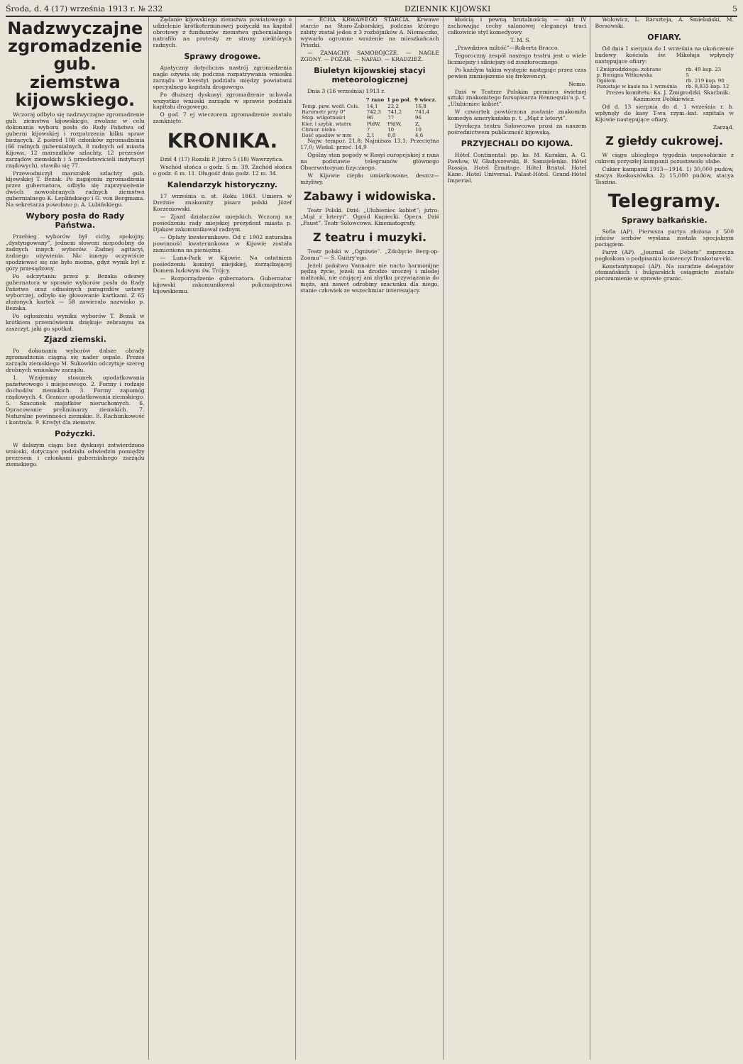Środa, d. 4 (17) września 1913 r. № 232 DZIENNIK KIJOWSKI 5
Nadzwyczajne zgromadzenie gub. ziemstwa kijowskiego.
Wczoraj odbyło się nadzwyczajne zgromadzenie gub. ziemstwa kijowskiego, zwołane w celu dokonania wyboru posła do Rady Państwa od guberni kijowskiej i rozpatrzenia kilku spraw bieżących. Z pośród 108 członków zgromadzenia (66 radnych gubernialnych, 8 radnych od miasta Kijowa, 12 marszałków szlachty, 12 prezesów zarządów ziemskich i 5 przedstawicieli instytucyi rządowych), stawiło się 77.
Przewodniczył marszałek szlachty gub. kijowskiej T. Bezak. Po zagajeniu zgromadzenia przez gubernatora, odbyło się zaprzysiężenie dwóch nowoobranych radnych ziemstwa gubernialnego K. Leplińskiego i G. von Bergmana. Na sekretarza powołano p. A. Lubińskiego.
Wybory posła do Rady Państwa.
Przebieg wyborów był cichy, spokojny, „dystyngowany”, jednem słowem niepodobny do żadnych innych wyborów. Żadnej agitacyi, żadnego ożywienia. Nic innego oczywiście spodziewać się nie było można, gdyż wynik był z góry przesądzony.
Po odczytaniu przez p. Bezaka odezwy gubernatora w sprawie wyborów posła do Rady Państwa oraz odnośnych paragrafów ustawy wyborczej, odbyło się głosowanie kartkami. Z 65 złożonych kartek — 58 zawierało nazwisko p. Bezaka.
Po ogłoszeniu wyniku wyborów T. Bezak w krótkiem przemówieniu dziękuje zebranym za zaszczyt, jaki go spotkał.
Zjazd ziemski.
Po dokonaniu wyborów dalsze obrady zgromadzenia ciągną się nader ospale. Prezes zarządu ziemskiego M. Sukowkin odczytuje szereg drobnych wniosków zarządu.
1. Wzajemny stosunek opodatkowania państwowego i miejscowego. 2. Formy i rodzaje dochodów ziemskich. 3. Formy zapomóg rządowych. 4. Granice opodatkowania ziemskiego. 5. Szacunek majątków nieruchomych. 6. Opracowanie preliminarzy ziemskich. 7. Naturalne powinności ziemskie. 8. Rachunkowość i kontrola. 9. Kredyt dla ziemstw.
Pożyczki.
W dalszym ciągu bez dyskusyi zatwierdzono wnioski, dotyczące podziału odwiedzin pomiędzy prezesem i członkami gubernialnego zarządu ziemskiego.
Żądanie kijowskiego ziemstwa powiatowego o udzielenie krótkoterminowej pożyczki na kapitał obrotowy z funduszów ziemstwa gubernialnego natrafiło na protesty ze strony niektórych radnych.
Sprawy drogowe.
Apatyczny dotychczas nastrój zgromadzenia nagle ożywia się podczas rozpatrywania wniosku zarządu w kwestyi podziału między powiatami specyalnego kapitału drogowego.
Po dłuższej dyskusyi zgromadzenie uchwala wszystkie wnioski zarządu w sprawie podziału kapitału drogowego.
O god. 7 ej wieczorem zgromadzenie zostało zamknięte.
KRONIKA.
Dziś 4 (17) Rozalii P. Jutro 5 (18) Wawrzyńca.
Wschód słońca o godz. 5 m. 39. Zachód słońca o godz. 6 m. 11. Długość dnia godz. 12 m. 34.
Kalendarzyk historyczny.
17 września n. st. Roku 1863. Umiera w Dreźnie znakomity pisarz polski Józef Korzeniowski.
— Zjazd działaczów miejskich. Wczoraj na posiedzeniu rady miejskiej prezydent miasta p. Djakow zakomunikował radnym.
— Opłaty kwaterunkowe. Od r. 1902 naturalna powinność kwaterunkowa w Kijowie została zamieniona na pieniężną.
— Luna-Park w Kijowie. Na ostatniem posiedzeniu komisyi miejskiej, zarządzającej Domem ludowym św. Trójcy.
— Rozporządzenie gubernatora. Gubernator kijowski zakomunikował policmajstrowi kijowskiemu.
— ECHA KRWAWEGO STARCIA. Krwawe starcie na Staro-Zaborskiej, podczas którego zabity został jeden z 3 rozbójników A. Niemoczko, wywarło ogromne wrażenie na mieszkańcach Priorki.
— ZAMACHY SAMOBÓJCZE. — NAGŁE ZGONY. — POŻAR. — NAPAD. — KRADZIEŻ.
Biuletyn kijowskiej stacyi meteorologicznej
Dnia 3 (16 września) 1913 r.
| | 7 rano | 1 po poł. | 9 wiecz. |
| --- | --- | --- | --- |
| Temp. pow. wedł. Cels. | 14,1 | 22,2 | 16,8 |
| Barometr przy 0° | 742,3 | 741,2 | 741,4 |
| Stop. wilgotności | 96 | 77 | 96 |
| Kier. i szybk. wiatru | PłdW, | PłdW, | Z, |
| Chmur. niebo | 7 | 10 | 10 |
| Ilość opadów w mm | 2,1 | 0,0 | 4,6 |
Najw. tempor. 21,8; Najniższa 13,1; Przeciętna 17,0; Wielol. przeć. 14,9
Ogólny stan pogody w Rosyi europejskiej z rana na podstawie telegramów głównego Obserwatoryum fizycznego.
W Kijowie ciepło umiarkowane, deszcz—mżyłiwy.
Zabawy i widowiska.
Teatr Polski. Dziś: „Ulubieniec kobiet”; jutro: „Mąż z loteryi”. Ogród Kupiecki. Opera. Dziś „Faust”. Teatr Sołowcowa. Kinematografy.
Z teatru i muzyki.
Teatr polski w „Ogniwie”. „Zdobycie Berg-op-Zoomu” — S. Guitry'ego.
Jeżeli państwo Vannaire nie nacto harmonijne pędzą życie, jeżeli na drodze uroczej i młodej małżonki, nie czującej ani zbytku przywiązania do męża, ani nawet odrobiny szacunku dla niego, stanie człowiek ze wszechmiar interesujący.
kłością i pewną brutalnością — akt IV zachowując cechy salonowej elegancyi traci całkowicie styl komedyowy.
T. M. S.
„Prawdziwa miłość”—Roberta Bracco.
Tegoroczny zespół naszego teatru jest o wiele liczniejszy i silniejszy od zeszłorocznego.
Po każdym takim występie następuje przez czas pewien zmniejszenie się frekwencyi.
Nemo.
Dziś w Teatrze Polskim premiera świetnej sztuki znakomitego farsopisarza Hennequin'a p. t. „Ulubieniec kobiet”.
W czwartek powtórzona zostanie znakomita komedya amerykańska p. t. „Mąż z loteryi”.
Dyrekcya teatru Sołowcowa prosi za naszem pośrednictwem publiczność kijowską.
PRZYJECHALI DO KIJOWA.
Hôtel Continental: pp. ks. M. Kurakin, A. G. Pawłow, W. Gładyszewski, B. Samsjelenko. Hôtel Rossija. Hotel Ermitage. Hôtel Bristol. Hotel Kane. Hotel Universal. Palast-Hôtel. Grand-Hôtel Imperial.
Wołowicz, L. Barszteja, A. Smielański, M. Bersowski.
OFIARY.
Od dnia 1 sierpnia do 1 września na ukończenie budowy kościoła św. Mikołaja wpłynęły następujące ofiary:
| I Żmigrodzkiego: zebrane | rb. 49 kop. 23 |
| p. Benigna Witkowska | 5 |
| Ogółem | rb. 219 kop. 90 |
| Pozostaje w kasie na 1 września | rb. 8,833 kop. 12 |
Prezes komitetu: Ks. J. Żmigrodzki. Skarbnik: Kazimierz Dobkiewicz.
Od d. 13 sierpnia do d. 1 września r. b. wpłynęły do kasy T-wa rzym.-kat. szpitala w Kijowie następujące ofiary.
Zarząd.
Z giełdy cukrowej.
W ciągu ubiegłego tygodnia usposobienie z cukrem przyszłej kampanii pozostawało słabe.
Cukier kampanii 1913—1914. 1) 30,000 pudów, stacya Roskoszówka. 2) 15,000 pudów, stacya Taszina.
Telegramy.
Sprawy bałkańskie.
Sofia (AP). Pierwsza partya złożona z 500 jeńców serbów wysłana została specjalnym pociągiem.
Paryż (AP). „Journal de Débats” zaprzecza pogłoskom o podpisaniu konwencyi frankoturecki.
Konstantynopol (AP). Na naradzie delegatów otomańskich i bulgarskich osiągnięto zostało porozumienie w sprawie granic.